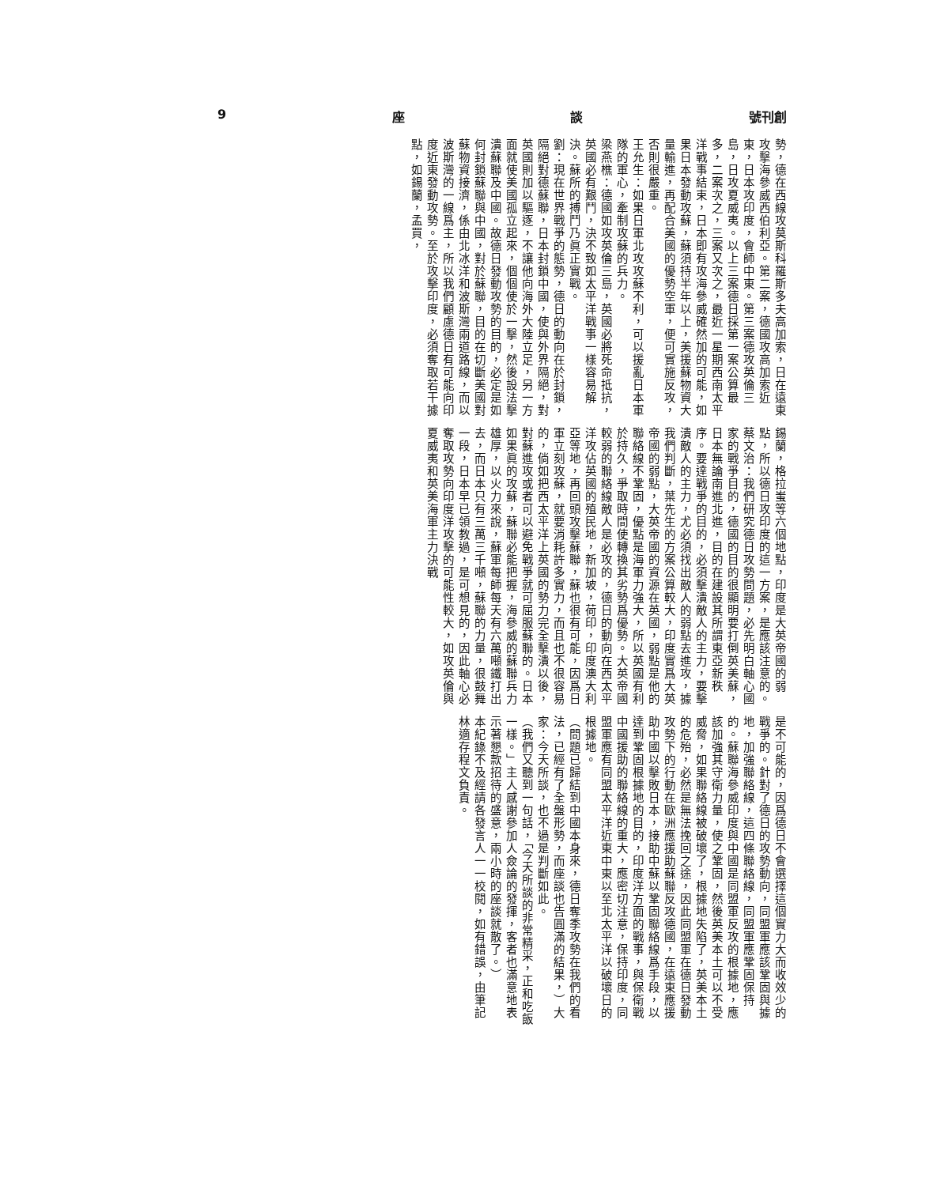9 座 談 號刊創
勢，德在西線攻莫斯科羅斯多夫高加索，日在遠東攻擊海參威西伯利亞。第二案，德國攻高加索近東，日本攻印度，會師中東。第三案德攻英倫三島，日攻夏威夷。以上三案德日採第一案公算最多，二案次之，三案又次之，最近一星期西南太平洋戰事結束，日本即有攻海參威確然加的可能，如果日本發動攻蘇，蘇須持半年以上，美援蘇物資大量輸進，再配合美國的優勢空軍，便可實施反攻，否則很嚴重。
王允生：如果日軍北攻攻蘇不利，可以援亂日本軍隊的軍心，牽制攻蘇的兵力。
梁燕樵：德國如攻英倫三島，英國必將死命抵抗，英國必有艱鬥，決不致如太平洋戰事一樣容易解決。蘇所的搏鬥乃眞正實戰。
劉：現在世界戰爭的態勢，德日的動向在於封鎖，隔絕對德蘇聯，日本封鎖中國，使與外界隔絕，對英國則加以驅逐，不讓他向海外大陸立足，另一方面就使美國孤立起來，個個使於一擊，然後設法擊潰蘇聯及中國。故德日發動攻勢的目的，必定是如何封鎖蘇聯與中國，對於蘇聯，目的在切斷美國對蘇物資接濟，係由北冰洋和波斯灣兩道路線，而以波斯灣的一線爲主，所以我們顧慮德日有可能向印度近東發動攻勢。至於攻擊印度，必須奪取若干據點，如錫蘭，孟買，
錫蘭，格拉蚩等六個地點，印度是大英帝國的弱點，所以德日攻印度的這一方案，是應該注意的。
蔡文治：我們研究德日攻勢問題，必先明白軸心國家的戰爭目的，德國的目的很顯明要打倒英美蘇，日本無論南進北進，目的在建設其所謂東亞新秩序。要達戰爭的目的，必須擊潰敵人的主力，要擊潰敵人的主力，尤必須找出敵人的弱點去進攻，據我們判斷，葉先生的方案公算較大，印度實爲大英帝國的弱點，大英帝國的資源在英國，弱點是他的聯絡線不鞏固，優點是海軍力強大，所以英國有利於持久，爭取時間使轉換其劣勢爲優勢。大英帝國較弱的聯絡線敵人是必攻的，德日的動向在西太平洋攻佔英國的殖民地，新加坡，荷印，印度澳大利亞等地，再回頭攻擊蘇聯，蘇也很有可能，因爲日軍立刻攻蘇，就要消耗許多實力，而且也不很容易的，倘如把西太平洋上英國的勢力完全擊潰以後，對蘇進攻或者可以避免戰爭就可屈服蘇聯的。日本如果眞的攻蘇，蘇聯必能把握，海參威的蘇聯兵力雄厚，以火力來說，蘇軍每師每天有六萬噸鐵打出去，而日本只有三萬三千噸，蘇聯的力量，很鼓舞一段，日本早已領教過，是可想見的，因此軸心必奪取攻勢向印度洋攻擊的可能性較大，如攻英倫與夏威夷和英美海軍主力決戰
是不可能的，因爲德日不會選擇這個實力大而收效少的戰爭的。針對了德日的攻勢動向，同盟軍應該鞏固與據地，加強聯絡線，這四條聯絡線，同盟軍應鞏固保持的。蘇聯海參威印度與中國是同盟軍反攻的根據地，應該加強其守衛力量，使之鞏固，然後英美本土可以不受威脅，如果聯絡線被破壞了，根據地失陷了，英美本土的危殆，必然是無法挽回之途，因此同盟軍在德日發動攻勢下的行動在歐洲應援助蘇聯反攻德國，在遠東應援助中國以擊敗日本，接助中蘇以鞏固聯絡線爲手段，以達到鞏固根據地的目的，印度洋方面的戰事，與保衛戰中國援助的聯絡線的重大，應密切注意，保持印度，同盟軍應有同盟太平洋近東中東以至北太平洋以破壞日的根據地。
（問題已歸結到中國本身來，德日奪季攻勢在我們的看法，已經有了全盤形勢，而座談也告圓滿的結果，）大家：今天所談，也不過是判斷如此。
（我們又聽到一句話，「今天所談的非常精采，正和吃飯一樣。」主人感謝參加人僉論的發揮，客者也滿意地表示著懇款招待的盛意，兩小時的座談就散了。）
本紀錄不及經請各發言人一一校閱，如有錯誤，由筆記林適存程文負責。